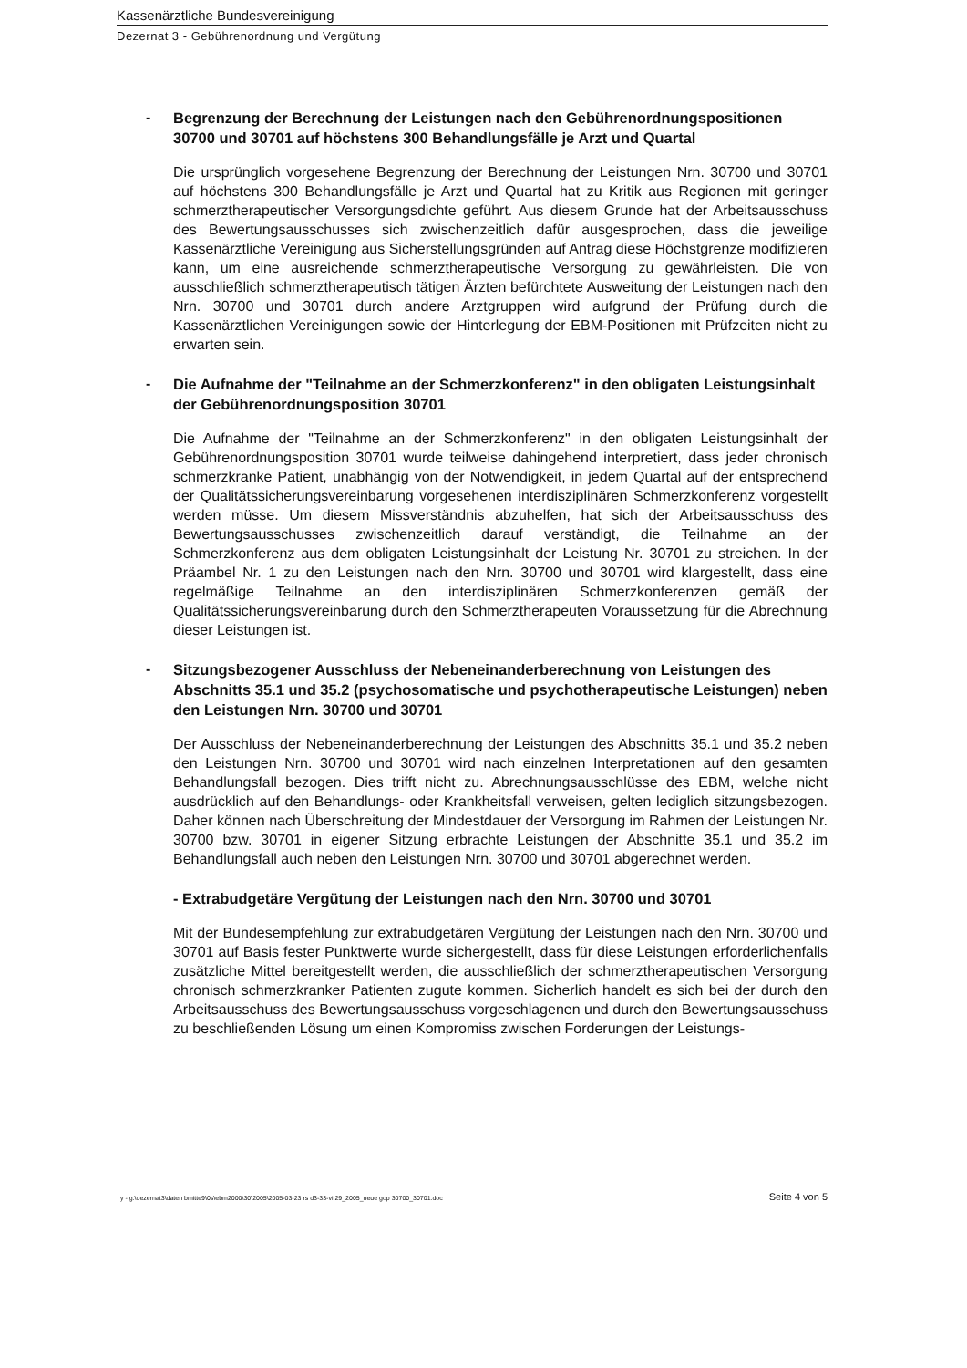Kassenärztliche Bundesvereinigung
Dezernat 3 - Gebührenordnung und Vergütung
-
Begrenzung der Berechnung der Leistungen nach den Gebührenordnungspositionen 30700 und 30701 auf höchstens 300 Behandlungsfälle je Arzt und Quartal
Die ursprünglich vorgesehene Begrenzung der Berechnung der Leistungen Nrn. 30700 und 30701 auf höchstens 300 Behandlungsfälle je Arzt und Quartal hat zu Kritik aus Regionen mit geringer schmerztherapeutischer Versorgungsdichte geführt. Aus diesem Grunde hat der Arbeitsausschuss des Bewertungsausschusses sich zwischenzeitlich dafür ausgesprochen, dass die jeweilige Kassenärztliche Vereinigung aus Sicherstellungsgründen auf Antrag diese Höchstgrenze modifizieren kann, um eine ausreichende schmerztherapeutische Versorgung zu gewährleisten. Die von ausschließlich schmerztherapeutisch tätigen Ärzten befürchtete Ausweitung der Leistungen nach den Nrn. 30700 und 30701 durch andere Arztgruppen wird aufgrund der Prüfung durch die Kassenärztlichen Vereinigungen sowie der Hinterlegung der EBM-Positionen mit Prüfzeiten nicht zu erwarten sein.
-
Die Aufnahme der "Teilnahme an der Schmerzkonferenz" in den obligaten Leistungsinhalt der Gebührenordnungsposition 30701
Die Aufnahme der "Teilnahme an der Schmerzkonferenz" in den obligaten Leistungsinhalt der Gebührenordnungsposition 30701 wurde teilweise dahingehend interpretiert, dass jeder chronisch schmerzkranke Patient, unabhängig von der Notwendigkeit, in jedem Quartal auf der entsprechend der Qualitätssicherungsvereinbarung vorgesehenen interdisziplinären Schmerzkonferenz vorgestellt werden müsse. Um diesem Missverständnis abzuhelfen, hat sich der Arbeitsausschuss des Bewertungsausschusses zwischenzeitlich darauf verständigt, die Teilnahme an der Schmerzkonferenz aus dem obligaten Leistungsinhalt der Leistung Nr. 30701 zu streichen. In der Präambel Nr. 1 zu den Leistungen nach den Nrn. 30700 und 30701 wird klargestellt, dass eine regelmäßige Teilnahme an den interdisziplinären Schmerzkonferenzen gemäß der Qualitätssicherungsvereinbarung durch den Schmerztherapeuten Voraussetzung für die Abrechnung dieser Leistungen ist.
-
Sitzungsbezogener Ausschluss der Nebeneinanderberechnung von Leistungen des Abschnitts 35.1 und 35.2 (psychosomatische und psychotherapeutische Leistungen) neben den Leistungen Nrn. 30700 und 30701
Der Ausschluss der Nebeneinanderberechnung der Leistungen des Abschnitts 35.1 und 35.2 neben den Leistungen Nrn. 30700 und 30701 wird nach einzelnen Interpretationen auf den gesamten Behandlungsfall bezogen. Dies trifft nicht zu. Abrechnungsausschlüsse des EBM, welche nicht ausdrücklich auf den Behandlungs- oder Krankheitsfall verweisen, gelten lediglich sitzungsbezogen. Daher können nach Überschreitung der Mindestdauer der Versorgung im Rahmen der Leistungen Nr. 30700 bzw. 30701 in eigener Sitzung erbrachte Leistungen der Abschnitte 35.1 und 35.2 im Behandlungsfall auch neben den Leistungen Nrn. 30700 und 30701 abgerechnet werden.
- Extrabudgetäre Vergütung der Leistungen nach den Nrn. 30700 und 30701
Mit der Bundesempfehlung zur extrabudgetären Vergütung der Leistungen nach den Nrn. 30700 und 30701 auf Basis fester Punktwerte wurde sichergestellt, dass für diese Leistungen erforderlichenfalls zusätzliche Mittel bereitgestellt werden, die ausschließlich der schmerztherapeutischen Versorgung chronisch schmerzkranker Patienten zugute kommen. Sicherlich handelt es sich bei der durch den Arbeitsausschuss des Bewertungsausschuss vorgeschlagenen und durch den Bewertungsausschuss zu beschließenden Lösung um einen Kompromiss zwischen Forderungen der Leistungs-
y - g:\dezernat3\daten bmitte9\0s\ebm2000\30\2005\2005-03-23 rs d3-33-vi 29_2005_neue gop 30700_30701.doc Seite 4 von 5